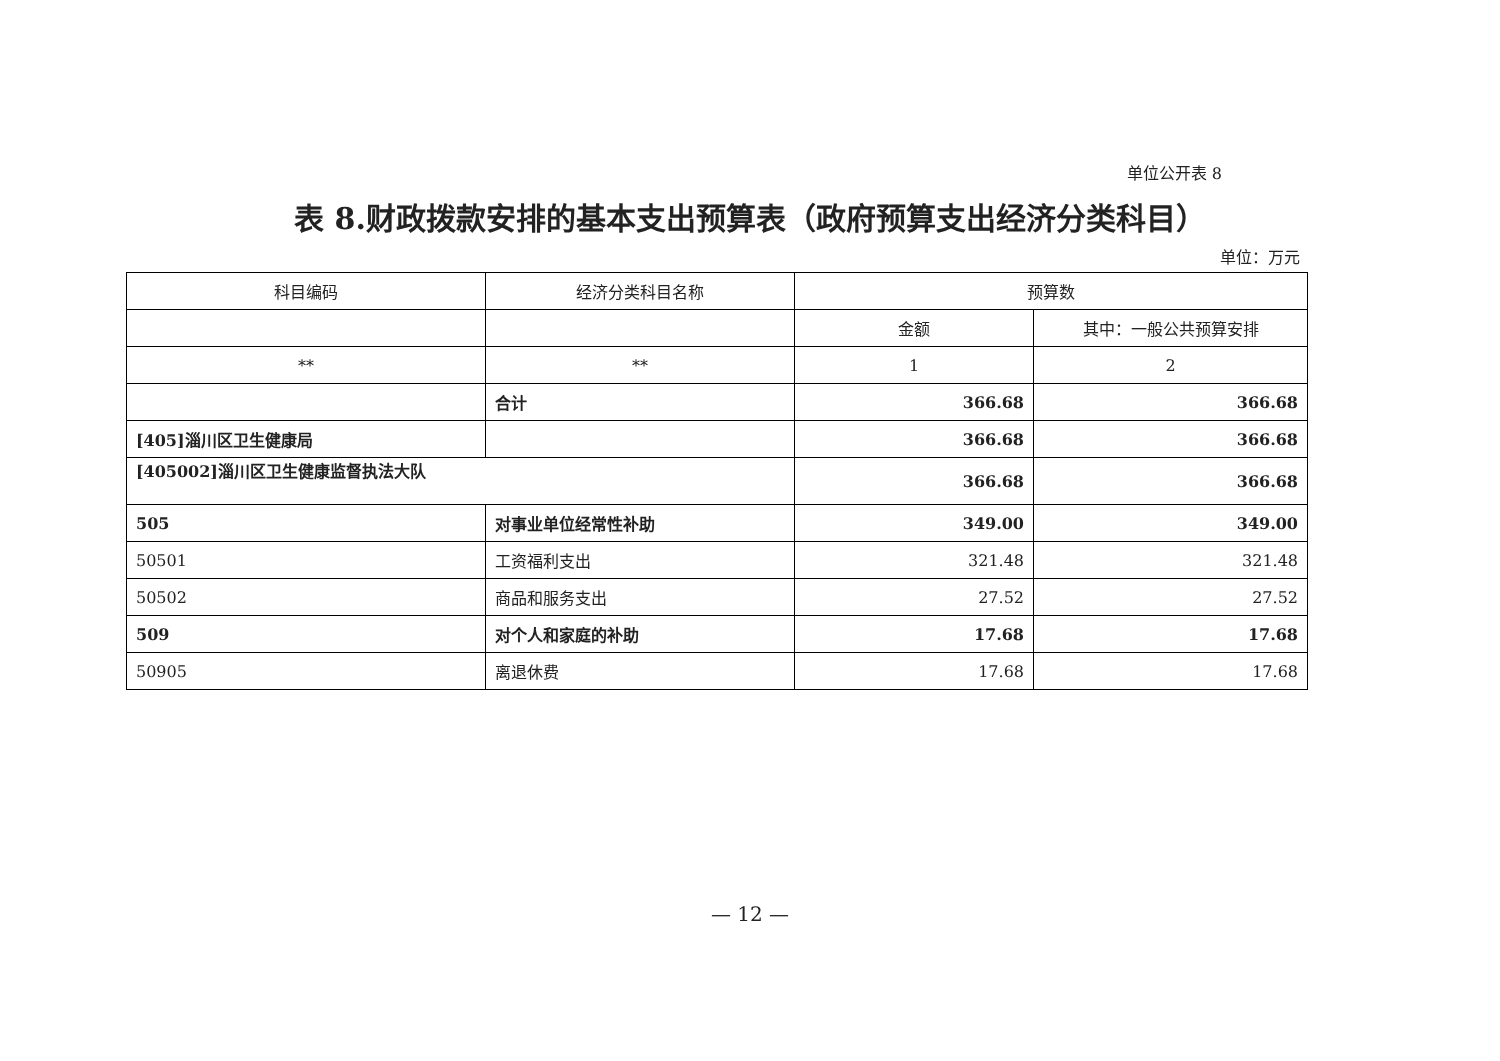单位公开表 8
表 8.财政拨款安排的基本支出预算表（政府预算支出经济分类科目）
单位：万元
| 科目编码 | 经济分类科目名称 | 预算数 | |
| --- | --- | --- | --- |
| | | 金额 | 其中：一般公共预算安排 |
| ** | ** | 1 | 2 |
| | 合计 | 366.68 | 366.68 |
| [405]淄川区卫生健康局 | | 366.68 | 366.68 |
| [405002]淄川区卫生健康监督执法大队 | | 366.68 | 366.68 |
| 505 | 对事业单位经常性补助 | 349.00 | 349.00 |
| 50501 | 工资福利支出 | 321.48 | 321.48 |
| 50502 | 商品和服务支出 | 27.52 | 27.52 |
| 509 | 对个人和家庭的补助 | 17.68 | 17.68 |
| 50905 | 离退休费 | 17.68 | 17.68 |
— 12 —